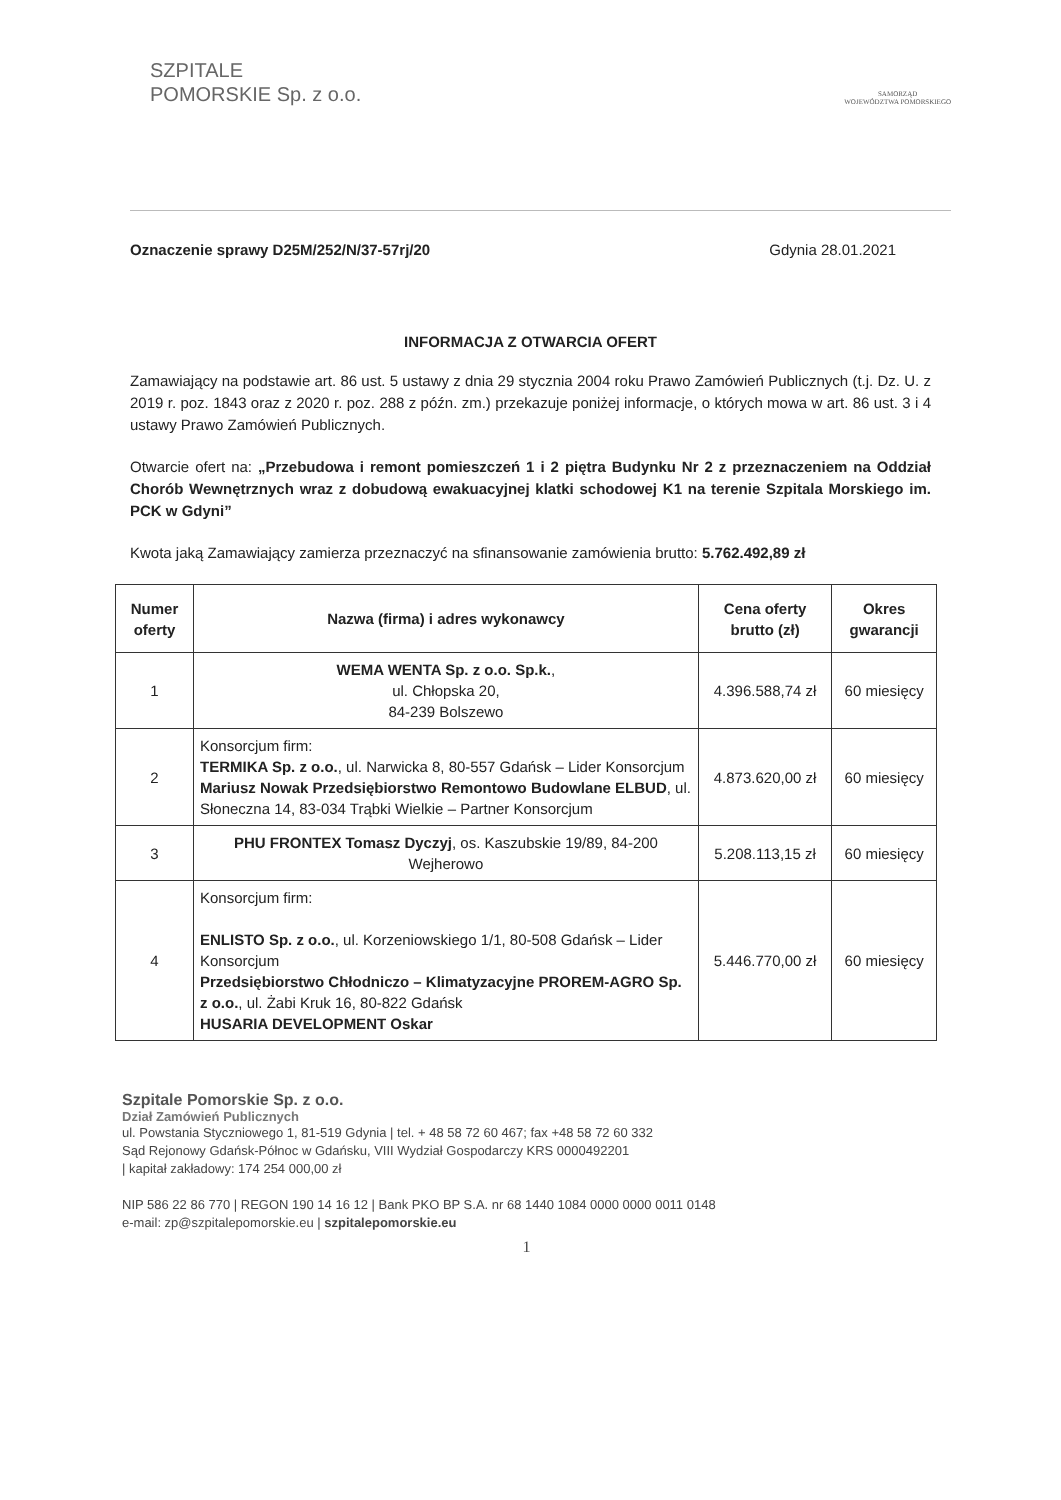SZPITALE
POMORSKIE Sp. z o.o.
SAMORZĄD
WOJEWÓDZTWA POMORSKIEGO
Oznaczenie sprawy D25M/252/N/37-57rj/20 Gdynia 28.01.2021
INFORMACJA Z OTWARCIA OFERT
Zamawiający na podstawie art. 86 ust. 5 ustawy z dnia 29 stycznia 2004 roku Prawo Zamówień Publicznych (t.j. Dz. U. z 2019 r. poz. 1843 oraz z 2020 r. poz. 288 z późn. zm.) przekazuje poniżej informacje, o których mowa w art. 86 ust. 3 i 4 ustawy Prawo Zamówień Publicznych.
Otwarcie ofert na: „Przebudowa i remont pomieszczeń 1 i 2 piętra Budynku Nr 2 z przeznaczeniem na Oddział Chorób Wewnętrznych wraz z dobudową ewakuacyjnej klatki schodowej K1 na terenie Szpitala Morskiego im. PCK w Gdyni”
Kwota jaką Zamawiający zamierza przeznaczyć na sfinansowanie zamówienia brutto: 5.762.492,89 zł
| Numer oferty | Nazwa (firma) i adres wykonawcy | Cena oferty brutto (zł) | Okres gwarancji |
| --- | --- | --- | --- |
| 1 | WEMA WENTA Sp. z o.o. Sp.k. , ul. Chłopska 20, 84-239 Bolszewo | 4.396.588,74 zł | 60 miesięcy |
| 2 | Konsorcjum firm: TERMIKA Sp. z o.o. , ul. Narwicka 8, 80-557 Gdańsk – Lider Konsorcjum Mariusz Nowak Przedsiębiorstwo Remontowo Budowlane ELBUD , ul. Słoneczna 14, 83-034 Trąbki Wielkie – Partner Konsorcjum | 4.873.620,00 zł | 60 miesięcy |
| 3 | PHU FRONTEX Tomasz Dyczyj , os. Kaszubskie 19/89, 84-200 Wejherowo | 5.208.113,15 zł | 60 miesięcy |
| 4 | Konsorcjum firm: ENLISTO Sp. z o.o. , ul. Korzeniowskiego 1/1, 80-508 Gdańsk – Lider Konsorcjum Przedsiębiorstwo Chłodniczo – Klimatyzacyjne PROREM-AGRO Sp. z o.o. , ul. Żabi Kruk 16, 80-822 Gdańsk HUSARIA DEVELOPMENT Oskar | 5.446.770,00 zł | 60 miesięcy |
Szpitale Pomorskie Sp. z o.o.
Dział Zamówień Publicznych
ul. Powstania Styczniowego 1, 81-519 Gdynia | tel. + 48 58 72 60 467; fax +48 58 72 60 332
Sąd Rejonowy Gdańsk-Północ w Gdańsku, VIII Wydział Gospodarczy KRS 0000492201
| kapitał zakładowy: 174 254 000,00 zł
NIP 586 22 86 770 | REGON 190 14 16 12 | Bank PKO BP S.A. nr 68 1440 1084 0000 0000 0011 0148
e-mail: zp@szpitalepomorskie.eu | szpitalepomorskie.eu
1